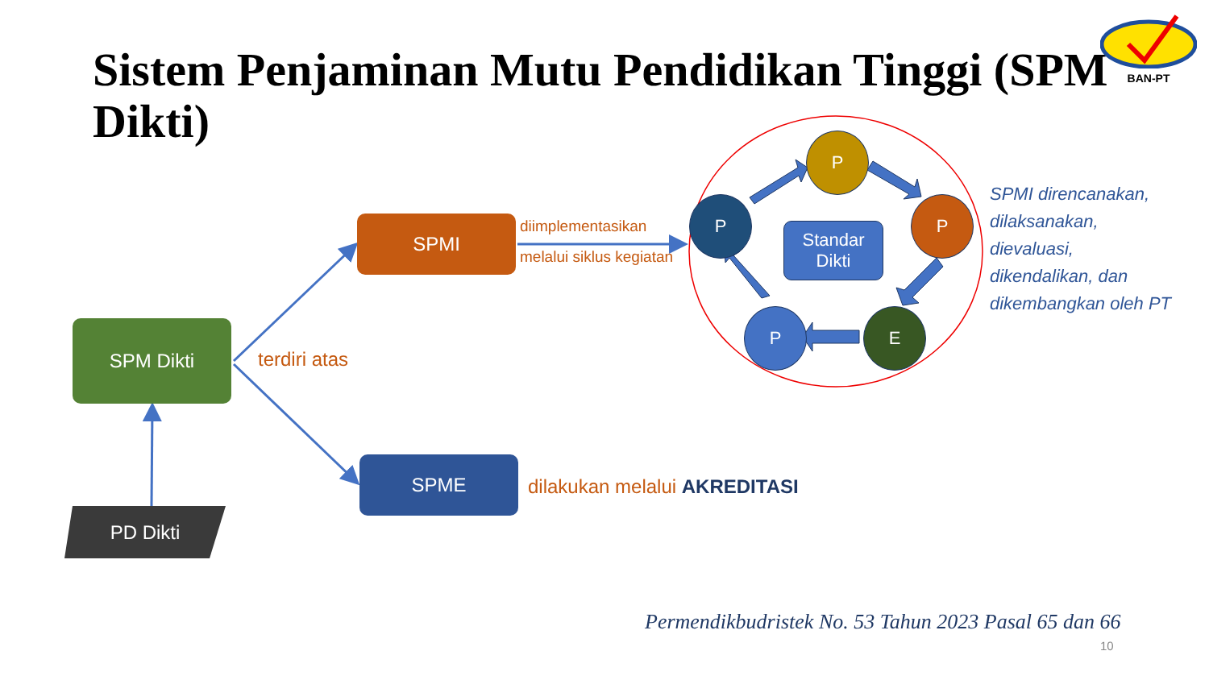Sistem Penjaminan Mutu Pendidikan Tinggi (SPM Dikti)
BAN-PT
SPM Dikti
SPMI
SPME
PD Dikti
terdiri atas
diimplementasikan
melalui siklus kegiatan
dilakukan melalui AKREDITASI
P
P
E
P
P
Standar
Dikti
SPMI direncanakan,
dilaksanakan,
dievaluasi,
dikendalikan, dan
dikembangkan oleh PT
Permendikbudristek No. 53 Tahun 2023 Pasal 65 dan 66
10